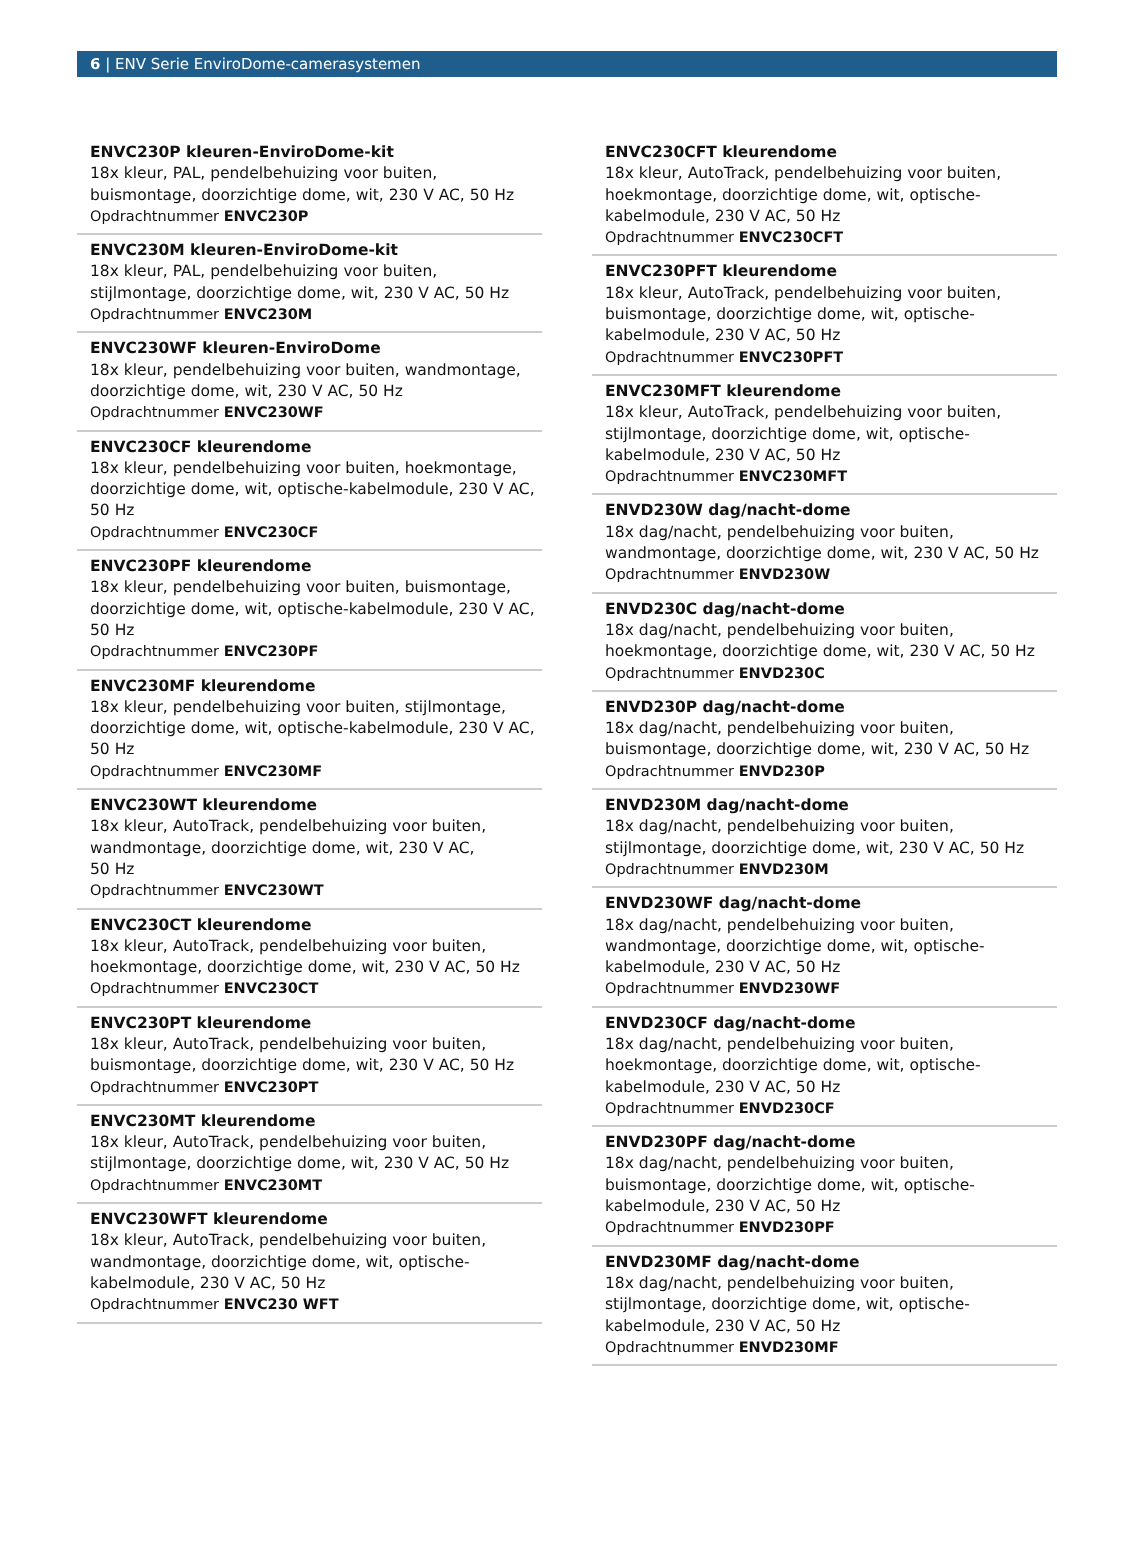6 | ENV Serie EnviroDome-camerasystemen
ENVC230P kleuren-EnviroDome-kit
18x kleur, PAL, pendelbehuizing voor buiten, buismontage, doorzichtige dome, wit, 230 V AC, 50 Hz
Opdrachtnummer ENVC230P
ENVC230M kleuren-EnviroDome-kit
18x kleur, PAL, pendelbehuizing voor buiten, stijlmontage, doorzichtige dome, wit, 230 V AC, 50 Hz
Opdrachtnummer ENVC230M
ENVC230WF kleuren-EnviroDome
18x kleur, pendelbehuizing voor buiten, wandmontage, doorzichtige dome, wit, 230 V AC, 50 Hz
Opdrachtnummer ENVC230WF
ENVC230CF kleurendome
18x kleur, pendelbehuizing voor buiten, hoekmontage, doorzichtige dome, wit, optische-kabelmodule, 230 V AC, 50 Hz
Opdrachtnummer ENVC230CF
ENVC230PF kleurendome
18x kleur, pendelbehuizing voor buiten, buismontage, doorzichtige dome, wit, optische-kabelmodule, 230 V AC, 50 Hz
Opdrachtnummer ENVC230PF
ENVC230MF kleurendome
18x kleur, pendelbehuizing voor buiten, stijlmontage, doorzichtige dome, wit, optische-kabelmodule, 230 V AC, 50 Hz
Opdrachtnummer ENVC230MF
ENVC230WT kleurendome
18x kleur, AutoTrack, pendelbehuizing voor buiten, wandmontage, doorzichtige dome, wit, 230 V AC,
50 Hz
Opdrachtnummer ENVC230WT
ENVC230CT kleurendome
18x kleur, AutoTrack, pendelbehuizing voor buiten, hoekmontage, doorzichtige dome, wit, 230 V AC, 50 Hz
Opdrachtnummer ENVC230CT
ENVC230PT kleurendome
18x kleur, AutoTrack, pendelbehuizing voor buiten, buismontage, doorzichtige dome, wit, 230 V AC, 50 Hz
Opdrachtnummer ENVC230PT
ENVC230MT kleurendome
18x kleur, AutoTrack, pendelbehuizing voor buiten, stijlmontage, doorzichtige dome, wit, 230 V AC, 50 Hz
Opdrachtnummer ENVC230MT
ENVC230WFT kleurendome
18x kleur, AutoTrack, pendelbehuizing voor buiten, wandmontage, doorzichtige dome, wit, optische-kabelmodule, 230 V AC, 50 Hz
Opdrachtnummer ENVC230 WFT
ENVC230CFT kleurendome
18x kleur, AutoTrack, pendelbehuizing voor buiten, hoekmontage, doorzichtige dome, wit, optische-kabelmodule, 230 V AC, 50 Hz
Opdrachtnummer ENVC230CFT
ENVC230PFT kleurendome
18x kleur, AutoTrack, pendelbehuizing voor buiten, buismontage, doorzichtige dome, wit, optische-kabelmodule, 230 V AC, 50 Hz
Opdrachtnummer ENVC230PFT
ENVC230MFT kleurendome
18x kleur, AutoTrack, pendelbehuizing voor buiten, stijlmontage, doorzichtige dome, wit, optische-kabelmodule, 230 V AC, 50 Hz
Opdrachtnummer ENVC230MFT
ENVD230W dag/nacht-dome
18x dag/nacht, pendelbehuizing voor buiten, wandmontage, doorzichtige dome, wit, 230 V AC, 50 Hz
Opdrachtnummer ENVD230W
ENVD230C dag/nacht-dome
18x dag/nacht, pendelbehuizing voor buiten, hoekmontage, doorzichtige dome, wit, 230 V AC, 50 Hz
Opdrachtnummer ENVD230C
ENVD230P dag/nacht-dome
18x dag/nacht, pendelbehuizing voor buiten, buismontage, doorzichtige dome, wit, 230 V AC, 50 Hz
Opdrachtnummer ENVD230P
ENVD230M dag/nacht-dome
18x dag/nacht, pendelbehuizing voor buiten, stijlmontage, doorzichtige dome, wit, 230 V AC, 50 Hz
Opdrachtnummer ENVD230M
ENVD230WF dag/nacht-dome
18x dag/nacht, pendelbehuizing voor buiten, wandmontage, doorzichtige dome, wit, optische-kabelmodule, 230 V AC, 50 Hz
Opdrachtnummer ENVD230WF
ENVD230CF dag/nacht-dome
18x dag/nacht, pendelbehuizing voor buiten, hoekmontage, doorzichtige dome, wit, optische-kabelmodule, 230 V AC, 50 Hz
Opdrachtnummer ENVD230CF
ENVD230PF dag/nacht-dome
18x dag/nacht, pendelbehuizing voor buiten, buismontage, doorzichtige dome, wit, optische-kabelmodule, 230 V AC, 50 Hz
Opdrachtnummer ENVD230PF
ENVD230MF dag/nacht-dome
18x dag/nacht, pendelbehuizing voor buiten, stijlmontage, doorzichtige dome, wit, optische-kabelmodule, 230 V AC, 50 Hz
Opdrachtnummer ENVD230MF